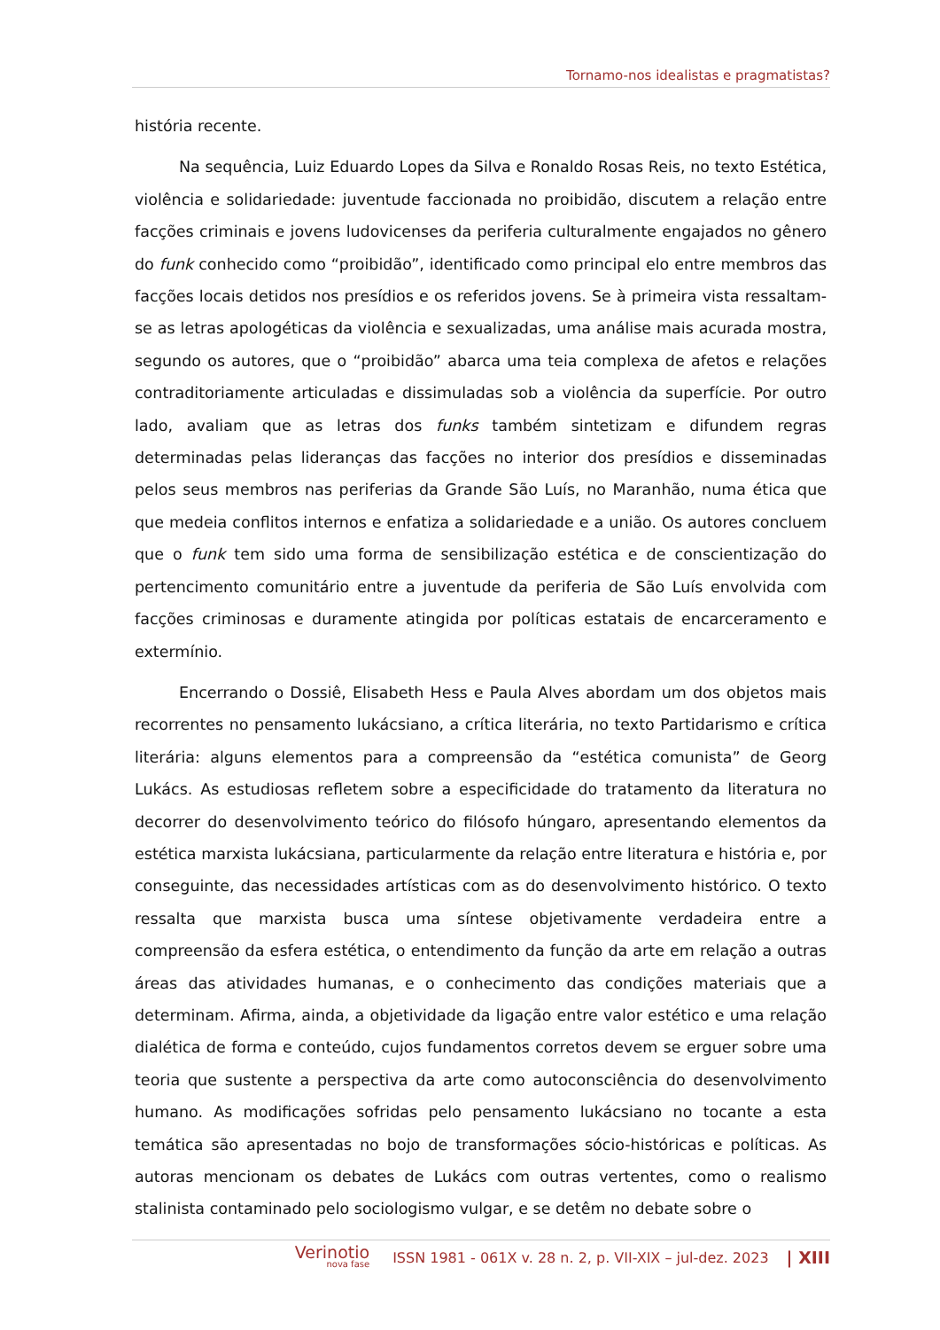Tornamo-nos idealistas e pragmatistas?
história recente.
Na sequência, Luiz Eduardo Lopes da Silva e Ronaldo Rosas Reis, no texto Estética, violência e solidariedade: juventude faccionada no proibidão, discutem a relação entre facções criminais e jovens ludovicenses da periferia culturalmente engajados no gênero do funk conhecido como “proibidão”, identificado como principal elo entre membros das facções locais detidos nos presídios e os referidos jovens. Se à primeira vista ressaltam-se as letras apologéticas da violência e sexualizadas, uma análise mais acurada mostra, segundo os autores, que o “proibidão” abarca uma teia complexa de afetos e relações contraditoriamente articuladas e dissimuladas sob a violência da superfície. Por outro lado, avaliam que as letras dos funks também sintetizam e difundem regras determinadas pelas lideranças das facções no interior dos presídios e disseminadas pelos seus membros nas periferias da Grande São Luís, no Maranhão, numa ética que que medeia conflitos internos e enfatiza a solidariedade e a união. Os autores concluem que o funk tem sido uma forma de sensibilização estética e de conscientização do pertencimento comunitário entre a juventude da periferia de São Luís envolvida com facções criminosas e duramente atingida por políticas estatais de encarceramento e extermínio.
Encerrando o Dossiê, Elisabeth Hess e Paula Alves abordam um dos objetos mais recorrentes no pensamento lukácsiano, a crítica literária, no texto Partidarismo e crítica literária: alguns elementos para a compreensão da “estética comunista” de Georg Lukács. As estudiosas refletem sobre a especificidade do tratamento da literatura no decorrer do desenvolvimento teórico do filósofo húngaro, apresentando elementos da estética marxista lukácsiana, particularmente da relação entre literatura e história e, por conseguinte, das necessidades artísticas com as do desenvolvimento histórico. O texto ressalta que marxista busca uma síntese objetivamente verdadeira entre a compreensão da esfera estética, o entendimento da função da arte em relação a outras áreas das atividades humanas, e o conhecimento das condições materiais que a determinam. Afirma, ainda, a objetividade da ligação entre valor estético e uma relação dialética de forma e conteúdo, cujos fundamentos corretos devem se erguer sobre uma teoria que sustente a perspectiva da arte como autoconsciência do desenvolvimento humano. As modificações sofridas pelo pensamento lukácsiano no tocante a esta temática são apresentadas no bojo de transformações sócio-históricas e políticas. As autoras mencionam os debates de Lukács com outras vertentes, como o realismo stalinista contaminado pelo sociologismo vulgar, e se detêm no debate sobre o
Verinotio
nova fase
ISSN 1981 - 061X v. 28 n. 2, p. VII-XIX – jul-dez. 2023
| XIII